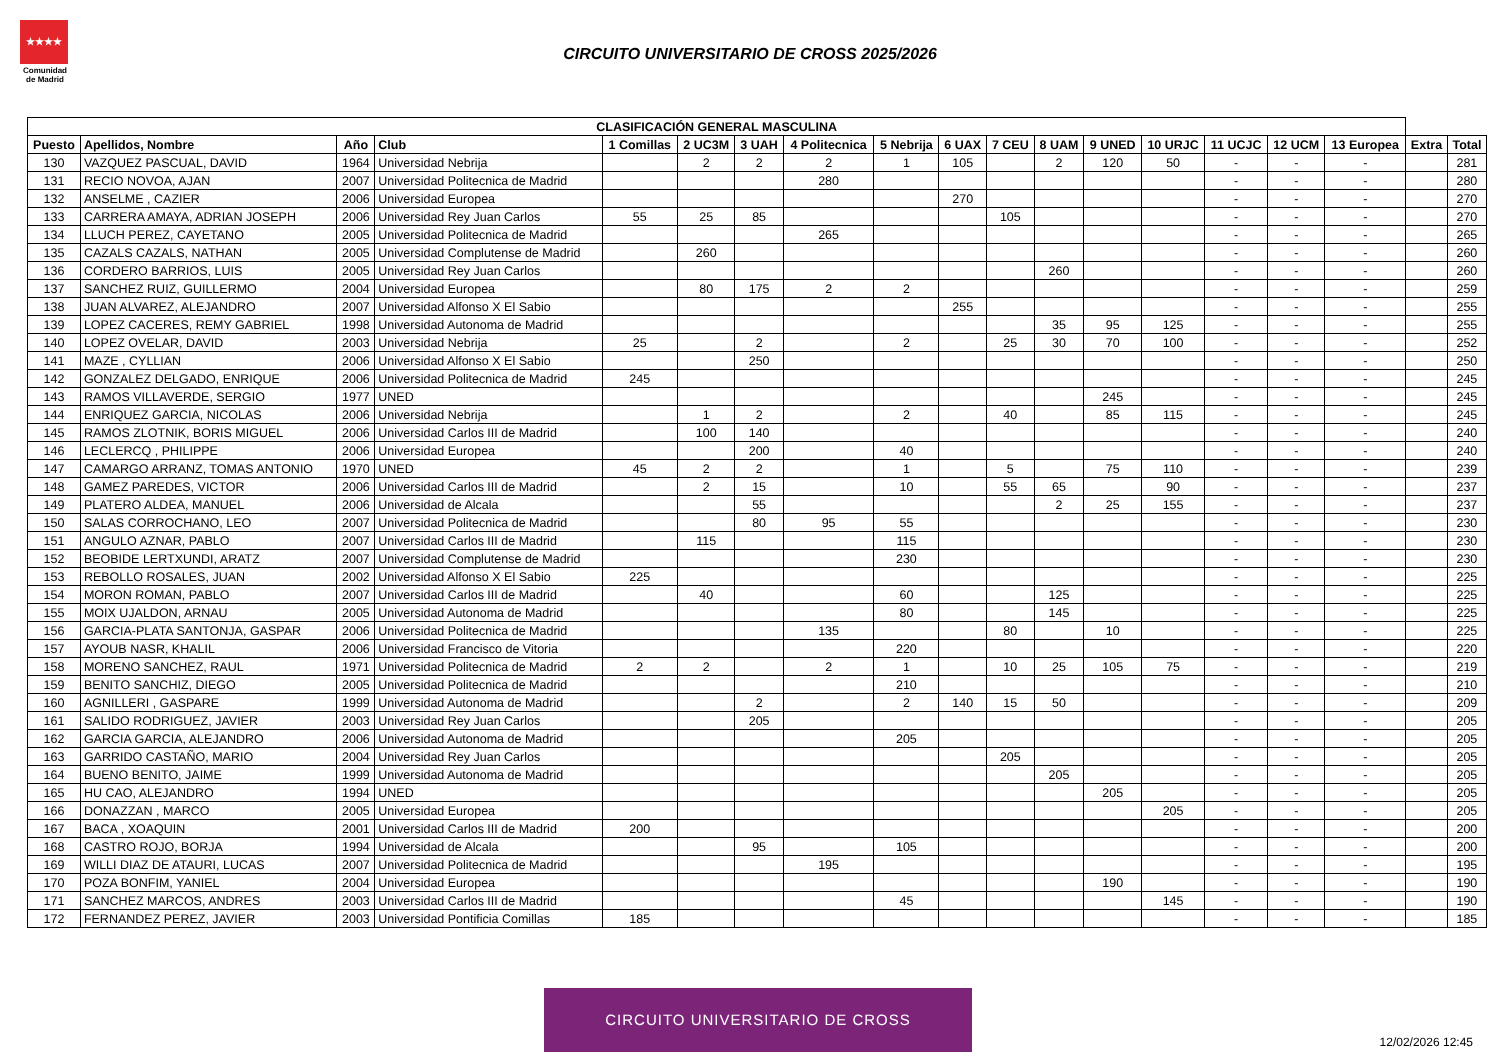★★★★
Comunidad de Madrid
CIRCUITO UNIVERSITARIO DE CROSS 2025/2026
| CLASIFICACIÓN GENERAL MASCULINA | | | | | | | | | | | | | | | | | | |
| --- | --- | --- | --- | --- | --- | --- | --- | --- | --- | --- | --- | --- | --- | --- | --- | --- | --- | --- |
| Puesto | Apellidos, Nombre | Año | Club | 1 Comillas | 2 UC3M | 3 UAH | 4 Politecnica | 5 Nebrija | 6 UAX | 7 CEU | 8 UAM | 9 UNED | 10 URJC | 11 UCJC | 12 UCM | 13 Europea | Extra | Total |
| 130 | VAZQUEZ PASCUAL, DAVID | 1964 | Universidad Nebrija | | 2 | 2 | 2 | 1 | 105 | | 2 | 120 | 50 | - | - | - | | 281 |
| 131 | RECIO NOVOA, AJAN | 2007 | Universidad Politecnica de Madrid | | | | 280 | | | | | | | - | - | - | | 280 |
| 132 | ANSELME , CAZIER | 2006 | Universidad Europea | | | | | | 270 | | | | | - | - | - | | 270 |
| 133 | CARRERA AMAYA, ADRIAN JOSEPH | 2006 | Universidad Rey Juan Carlos | 55 | 25 | 85 | | | | 105 | | | | - | - | - | | 270 |
| 134 | LLUCH PEREZ, CAYETANO | 2005 | Universidad Politecnica de Madrid | | | | 265 | | | | | | | - | - | - | | 265 |
| 135 | CAZALS CAZALS, NATHAN | 2005 | Universidad Complutense de Madrid | | 260 | | | | | | | | | - | - | - | | 260 |
| 136 | CORDERO BARRIOS, LUIS | 2005 | Universidad Rey Juan Carlos | | | | | | | | 260 | | | - | - | - | | 260 |
| 137 | SANCHEZ RUIZ, GUILLERMO | 2004 | Universidad Europea | | 80 | 175 | 2 | 2 | | | | | | - | - | - | | 259 |
| 138 | JUAN ALVAREZ, ALEJANDRO | 2007 | Universidad Alfonso X El Sabio | | | | | | 255 | | | | | - | - | - | | 255 |
| 139 | LOPEZ CACERES, REMY GABRIEL | 1998 | Universidad Autonoma de Madrid | | | | | | | | 35 | 95 | 125 | - | - | - | | 255 |
| 140 | LOPEZ OVELAR, DAVID | 2003 | Universidad Nebrija | 25 | | 2 | | 2 | | 25 | 30 | 70 | 100 | - | - | - | | 252 |
| 141 | MAZE , CYLLIAN | 2006 | Universidad Alfonso X El Sabio | | | 250 | | | | | | | | - | - | - | | 250 |
| 142 | GONZALEZ DELGADO, ENRIQUE | 2006 | Universidad Politecnica de Madrid | 245 | | | | | | | | | | - | - | - | | 245 |
| 143 | RAMOS VILLAVERDE, SERGIO | 1977 | UNED | | | | | | | | | 245 | | - | - | - | | 245 |
| 144 | ENRIQUEZ GARCIA, NICOLAS | 2006 | Universidad Nebrija | | 1 | 2 | | 2 | | 40 | | 85 | 115 | - | - | - | | 245 |
| 145 | RAMOS ZLOTNIK, BORIS MIGUEL | 2006 | Universidad Carlos III de Madrid | | 100 | 140 | | | | | | | | - | - | - | | 240 |
| 146 | LECLERCQ , PHILIPPE | 2006 | Universidad Europea | | | 200 | | 40 | | | | | | - | - | - | | 240 |
| 147 | CAMARGO ARRANZ, TOMAS ANTONIO | 1970 | UNED | 45 | 2 | 2 | | 1 | | 5 | | 75 | 110 | - | - | - | | 239 |
| 148 | GAMEZ PAREDES, VICTOR | 2006 | Universidad Carlos III de Madrid | | 2 | 15 | | 10 | | 55 | 65 | | 90 | - | - | - | | 237 |
| 149 | PLATERO ALDEA, MANUEL | 2006 | Universidad de Alcala | | | 55 | | | | | 2 | 25 | 155 | - | - | - | | 237 |
| 150 | SALAS CORROCHANO, LEO | 2007 | Universidad Politecnica de Madrid | | | 80 | 95 | 55 | | | | | | - | - | - | | 230 |
| 151 | ANGULO AZNAR, PABLO | 2007 | Universidad Carlos III de Madrid | | 115 | | | 115 | | | | | | - | - | - | | 230 |
| 152 | BEOBIDE LERTXUNDI, ARATZ | 2007 | Universidad Complutense de Madrid | | | | | 230 | | | | | | - | - | - | | 230 |
| 153 | REBOLLO ROSALES, JUAN | 2002 | Universidad Alfonso X El Sabio | 225 | | | | | | | | | | - | - | - | | 225 |
| 154 | MORON ROMAN, PABLO | 2007 | Universidad Carlos III de Madrid | | 40 | | | 60 | | | 125 | | | - | - | - | | 225 |
| 155 | MOIX UJALDON, ARNAU | 2005 | Universidad Autonoma de Madrid | | | | | 80 | | | 145 | | | - | - | - | | 225 |
| 156 | GARCIA-PLATA SANTONJA, GASPAR | 2006 | Universidad Politecnica de Madrid | | | | 135 | | | 80 | | 10 | | - | - | - | | 225 |
| 157 | AYOUB NASR, KHALIL | 2006 | Universidad Francisco de Vitoria | | | | | 220 | | | | | | - | - | - | | 220 |
| 158 | MORENO SANCHEZ, RAUL | 1971 | Universidad Politecnica de Madrid | 2 | 2 | | 2 | 1 | | 10 | 25 | 105 | 75 | - | - | - | | 219 |
| 159 | BENITO SANCHIZ, DIEGO | 2005 | Universidad Politecnica de Madrid | | | | | 210 | | | | | | - | - | - | | 210 |
| 160 | AGNILLERI , GASPARE | 1999 | Universidad Autonoma de Madrid | | | 2 | | 2 | 140 | 15 | 50 | | | - | - | - | | 209 |
| 161 | SALIDO RODRIGUEZ, JAVIER | 2003 | Universidad Rey Juan Carlos | | | 205 | | | | | | | | - | - | - | | 205 |
| 162 | GARCIA GARCIA, ALEJANDRO | 2006 | Universidad Autonoma de Madrid | | | | | 205 | | | | | | - | - | - | | 205 |
| 163 | GARRIDO CASTAÑO, MARIO | 2004 | Universidad Rey Juan Carlos | | | | | | | 205 | | | | - | - | - | | 205 |
| 164 | BUENO BENITO, JAIME | 1999 | Universidad Autonoma de Madrid | | | | | | | | 205 | | | - | - | - | | 205 |
| 165 | HU CAO, ALEJANDRO | 1994 | UNED | | | | | | | | | 205 | | - | - | - | | 205 |
| 166 | DONAZZAN , MARCO | 2005 | Universidad Europea | | | | | | | | | | 205 | - | - | - | | 205 |
| 167 | BACA , XOAQUIN | 2001 | Universidad Carlos III de Madrid | 200 | | | | | | | | | | - | - | - | | 200 |
| 168 | CASTRO ROJO, BORJA | 1994 | Universidad de Alcala | | | 95 | | 105 | | | | | | - | - | - | | 200 |
| 169 | WILLI DIAZ DE ATAURI, LUCAS | 2007 | Universidad Politecnica de Madrid | | | | 195 | | | | | | | - | - | - | | 195 |
| 170 | POZA BONFIM, YANIEL | 2004 | Universidad Europea | | | | | | | | | 190 | | - | - | - | | 190 |
| 171 | SANCHEZ MARCOS, ANDRES | 2003 | Universidad Carlos III de Madrid | | | | | 45 | | | | | 145 | - | - | - | | 190 |
| 172 | FERNANDEZ PEREZ, JAVIER | 2003 | Universidad Pontificia Comillas | 185 | | | | | | | | | | - | - | - | | 185 |
CIRCUITO UNIVERSITARIO DE CROSS
12/02/2026 12:45